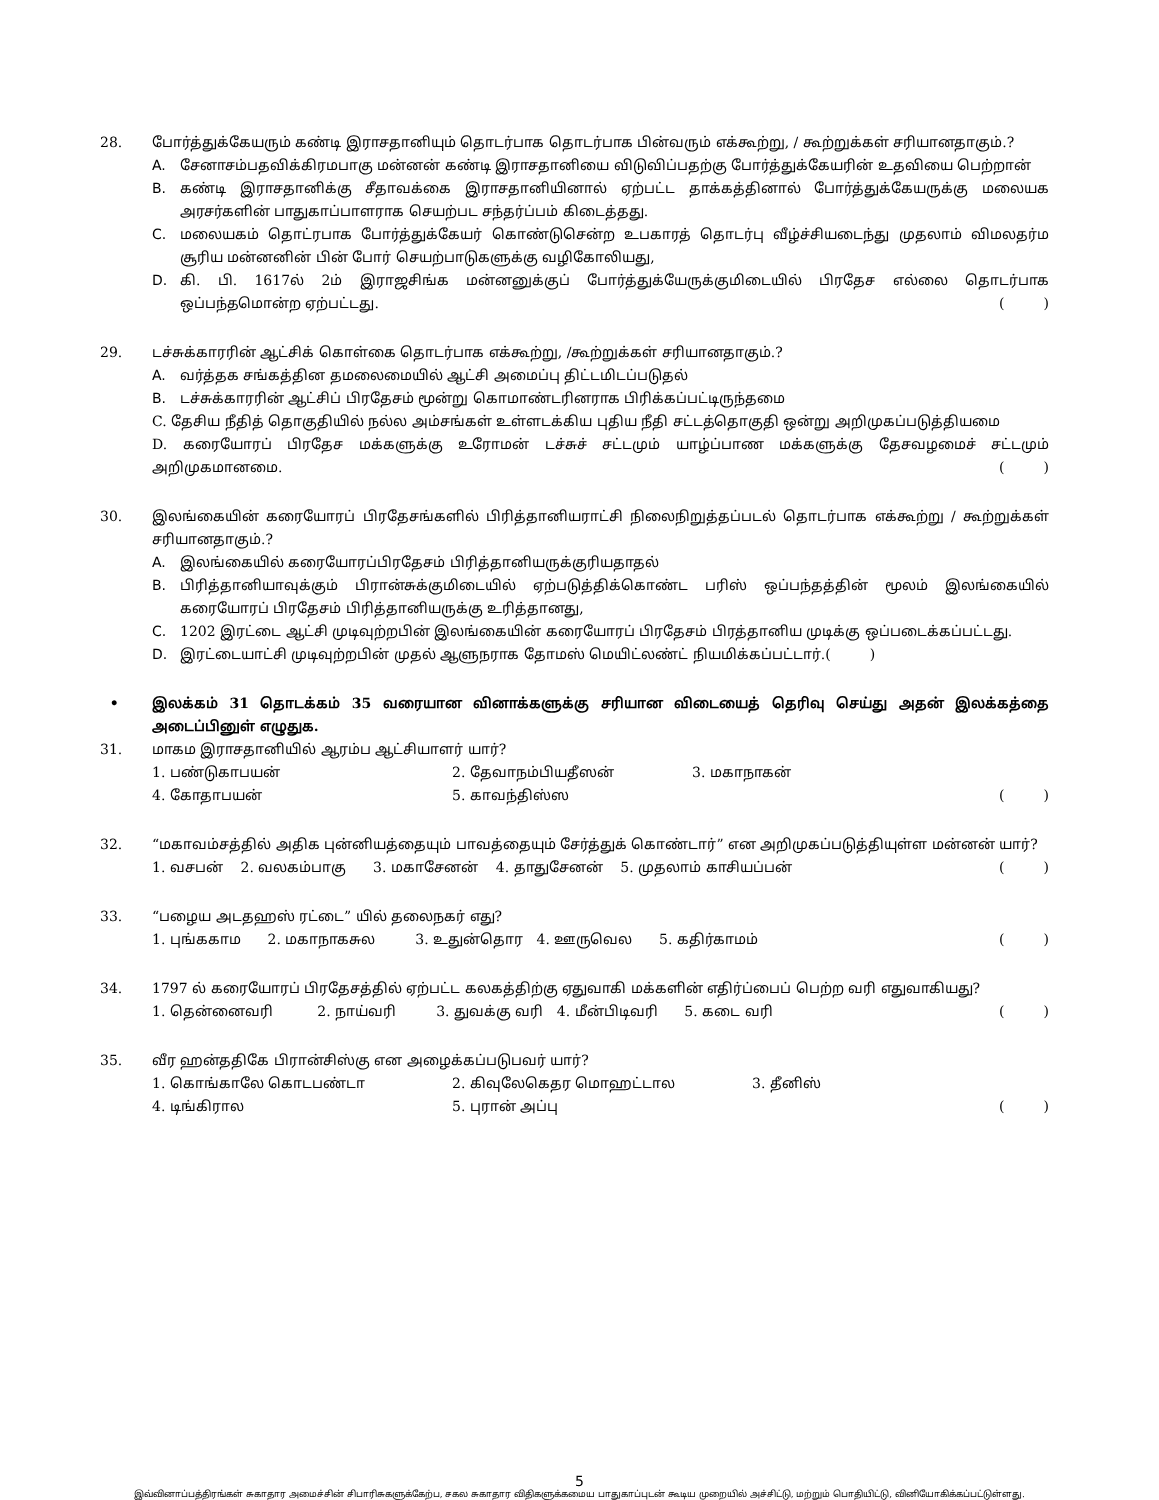28. போர்த்துக்கேயரும் கண்டி இராசதானியும் தொடர்பாக தொடர்பாக பின்வரும் எக்கூற்று, / கூற்றுக்கள் சரியானதாகும்.?
A. சேனாசம்பதவிக்கிரமபாகு மன்னன் கண்டி இராசதானியை விடுவிப்பதற்கு போர்த்துக்கேயரின் உதவியை பெற்றான்
B. கண்டி இராசதானிக்கு சீதாவக்கை இராசதானியினால் ஏற்பட்ட தாக்கத்தினால் போர்த்துக்கேயருக்கு மலையக அரசர்களின் பாதுகாப்பாளராக செயற்பட சந்தர்ப்பம் கிடைத்தது.
C. மலையகம் தொட்ரபாக போர்த்துக்கேயர் கொண்டுசென்ற உபகாரத் தொடர்பு வீழ்ச்சியடைந்து முதலாம் விமலதர்ம சூரிய மன்னனின் பின் போர் செயற்பாடுகளுக்கு வழிகோலியது,
D. கி. பி. 1617ல் 2ம் இராஜசிங்க மன்னனுக்குப் போர்த்துக்யேருக்குமிடையில் பிரதேச எல்லை தொடர்பாக ஒப்பந்தமொன்ற ஏற்பட்டது.
()
29. டச்சுக்காரரின் ஆட்சிக் கொள்கை தொடர்பாக எக்கூற்று, /கூற்றுக்கள் சரியானதாகும்.?
A. வர்த்தக சங்கத்தின தமலைமையில் ஆட்சி அமைப்பு திட்டமிடப்படுதல்
B. டச்சுக்காரரின் ஆட்சிப் பிரதேசம் மூன்று கொமாண்டரினராக பிரிக்கப்பட்டிருந்தமை
C. தேசிய நீதித் தொகுதியில் நல்ல அம்சங்கள் உள்ளடக்கிய புதிய நீதி சட்டத்தொகுதி ஒன்று அறிமுகப்படுத்தியமை
D. கரையோரப் பிரதேச மக்களுக்கு உரோமன் டச்சுச் சட்டமும் யாழ்ப்பாண மக்களுக்கு தேசவழமைச் சட்டமும் அறிமுகமானமை.
()
30. இலங்கையின் கரையோரப் பிரதேசங்களில் பிரித்தானியராட்சி நிலைநிறுத்தப்படல் தொடர்பாக எக்கூற்று / கூற்றுக்கள் சரியானதாகும்.?
A. இலங்கையில் கரையோரப்பிரதேசம் பிரித்தானியருக்குரியதாதல்
B. பிரித்தானியாவுக்கும் பிரான்சுக்குமிடையில் ஏற்படுத்திக்கொண்ட பரிஸ் ஒப்பந்தத்தின் மூலம் இலங்கையில் கரையோரப் பிரதேசம் பிரித்தானியருக்கு உரித்தானது,
C. 1202 இரட்டை ஆட்சி முடிவுற்றபின் இலங்கையின் கரையோரப் பிரதேசம் பிரத்தானிய முடிக்கு ஒப்படைக்கப்பட்டது.
D. இரட்டையாட்சி முடிவுற்றபின் முதல் ஆளுநராக தோமஸ் மெயிட்லண்ட் நியமிக்கப்பட்டார்.
()
• இலக்கம் 31 தொடக்கம் 35 வரையான வினாக்களுக்கு சரியான விடையைத் தெரிவு செய்து அதன் இலக்கத்தை அடைப்பினுள் எழுதுக.
31. மாகம இராசதானியில் ஆரம்ப ஆட்சியாளர் யார்?
1. பண்டுகாபயன் 2. தேவாநம்பியதீஸன் 3. மகாநாகன்
4. கோதாபயன் 5. காவந்திஸ்ஸ
()
32. “மகாவம்சத்தில் அதிக புன்னியத்தையும் பாவத்தையும் சேர்த்துக் கொண்டார்” என அறிமுகப்படுத்தியுள்ள மன்னன் யார்?
1. வசபன் 2. வலகம்பாகு 3. மகாசேனன் 4. தாதுசேனன் 5. முதலாம் காசியப்பன்
()
33. “பழைய அடதஹஸ் ரட்டை” யில் தலைநகர் எது?
1. புங்ககாம 2. மகாநாகசுல 3. உதுன்தொர 4. ஊருவெல 5. கதிர்காமம்
()
34. 1797 ல் கரையோரப் பிரதேசத்தில் ஏற்பட்ட கலகத்திற்கு ஏதுவாகி மக்களின் எதிர்ப்பைப் பெற்ற வரி எதுவாகியது?
1. தென்னைவரி 2. நாய்வரி 3. துவக்கு வரி 4. மீன்பிடிவரி 5. கடை வரி
()
35. வீர ஹன்ததிகே பிரான்சிஸ்கு என அழைக்கப்படுபவர் யார்?
1. கொங்காலே கொடபண்டா 2. கிவுலேகெதர மொஹட்டால 3. தீனிஸ்
4. டிங்கிரால 5. புரான் அப்பு
()
5
இவ்வினாப்பத்திரங்கள் சுகாதார அமைச்சின் சிபாரிசுகளுக்கேற்ப, சகல சுகாதார விதிகளுக்கமைய பாதுகாப்புடன் கூடிய முறையில் அச்சிட்டு, மற்றும் பொதியிட்டு, வினியோகிக்கப்பட்டுள்ளது.